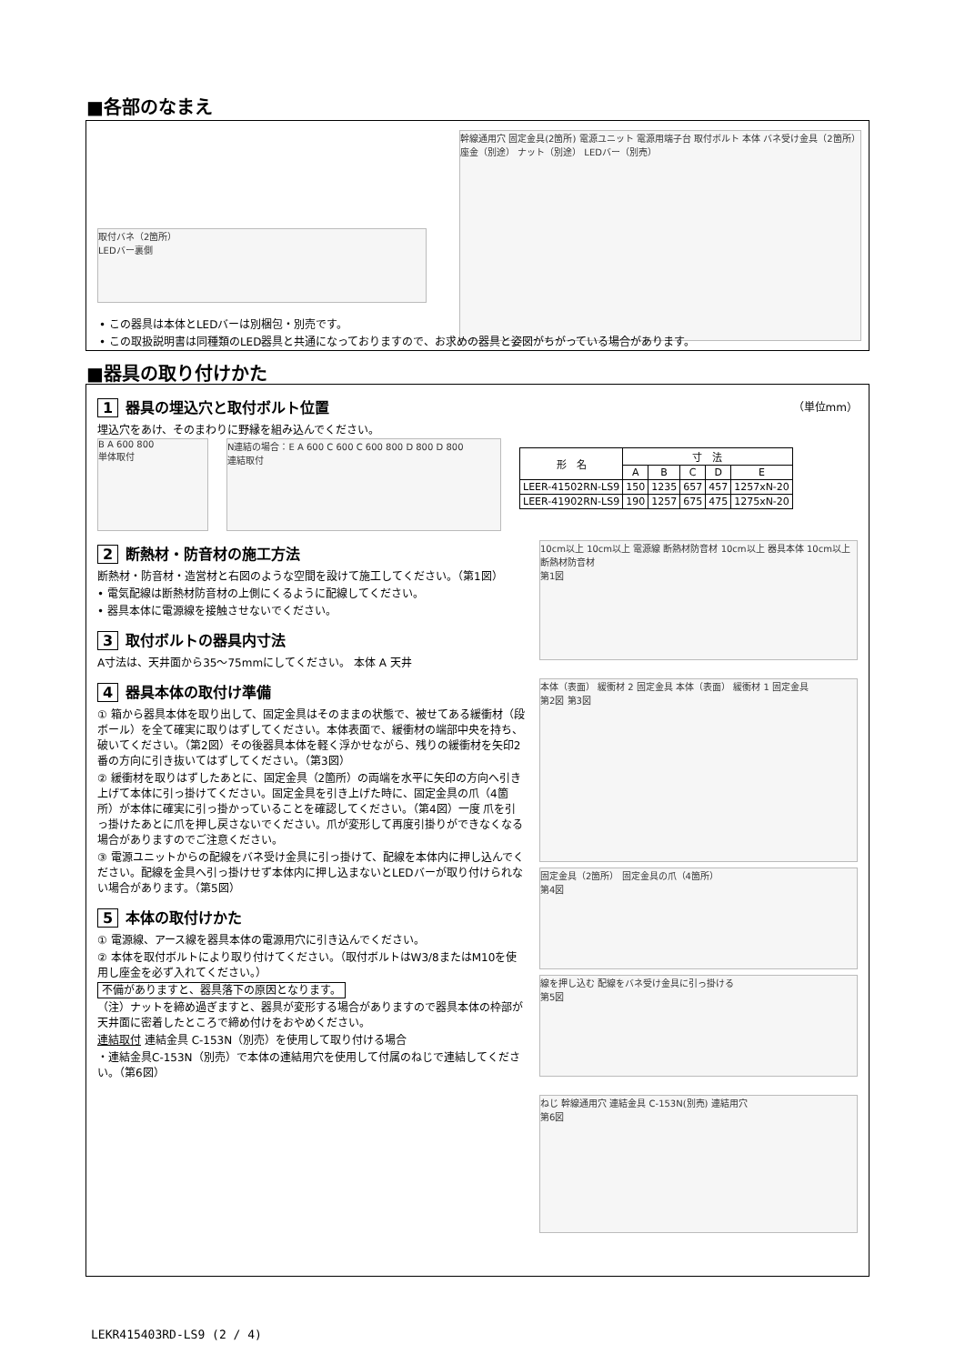■各部のなまえ
取付バネ（2箇所）
LEDバー裏側
幹線通用穴 固定金具(2箇所) 電源ユニット 電源用端子台 取付ボルト 本体 バネ受け金具（2箇所） 座金（別途） ナット（別途） LEDバー（別売）
• この器具は本体とLEDバーは別梱包・別売です。
• この取扱説明書は同種類のLED器具と共通になっておりますので、お求めの器具と姿図がちがっている場合があります。
■器具の取り付けかた
1 器具の埋込穴と取付ボルト位置 （単位mm）
埋込穴をあけ、そのまわりに野縁を組み込んでください。
B A 600 800
単体取付
N連結の場合：E A 600 C 600 C 600 800 D 800 D 800
連結取付
| 形 名 | 寸 法 | | | | |
| --- | --- | --- | --- | --- | --- |
| | A | B | C | D | E |
| LEER-41502RN-LS9 | 150 | 1235 | 657 | 457 | 1257xN-20 |
| LEER-41902RN-LS9 | 190 | 1257 | 675 | 475 | 1275xN-20 |
2 断熱材・防音材の施工方法
断熱材・防音材・造営材と右図のような空間を設けて施工してください。（第1図）
• 電気配線は断熱材防音材の上側にくるように配線してください。
• 器具本体に電源線を接触させないでください。
3 取付ボルトの器具内寸法
A寸法は、天井面から35～75mmにしてください。 本体 A 天井
4 器具本体の取付け準備
① 箱から器具本体を取り出して、固定金具はそのままの状態で、被せてある緩衝材（段ボール）を全て確実に取りはずしてください。本体表面で、緩衝材の端部中央を持ち、破いてください。（第2図）その後器具本体を軽く浮かせながら、残りの緩衝材を矢印2番の方向に引き抜いてはずしてください。（第3図）
② 緩衝材を取りはずしたあとに、固定金具（2箇所）の両端を水平に矢印の方向へ引き上げて本体に引っ掛けてください。固定金具を引き上げた時に、固定金具の爪（4箇所）が本体に確実に引っ掛かっていることを確認してください。（第4図）一度 爪を引っ掛けたあとに爪を押し戻さないでください。爪が変形して再度引掛りができなくなる場合がありますのでご注意ください。
③ 電源ユニットからの配線をバネ受け金具に引っ掛けて、配線を本体内に押し込んでください。配線を金具へ引っ掛けせず本体内に押し込まないとLEDバーが取り付けられない場合があります。（第5図）
5 本体の取付けかた
① 電源線、アース線を器具本体の電源用穴に引き込んでください。
② 本体を取付ボルトにより取り付けてください。（取付ボルトはW3/8またはM10を使用し座金を必ず入れてください。）
不備がありますと、器具落下の原因となります。
（注）ナットを締め過ぎますと、器具が変形する場合がありますので器具本体の枠部が天井面に密着したところで締め付けをおやめください。
連結取付 連結金具 C-153N（別売）を使用して取り付ける場合
・連結金具C-153N（別売）で本体の連結用穴を使用して付属のねじで連結してください。（第6図）
10cm以上 10cm以上 電源線 断熱材防音材 10cm以上 器具本体 10cm以上 断熱材防音材
第1図
本体（表面） 緩衝材 2 固定金具 本体（表面） 緩衝材 1 固定金具
第2図 第3図
固定金具（2箇所） 固定金具の爪（4箇所）
第4図
線を押し込む 配線をバネ受け金具に引っ掛ける
第5図
ねじ 幹線通用穴 連結金具 C-153N(別売) 連結用穴
第6図
LEKR415403RD-LS9 (2 / 4)